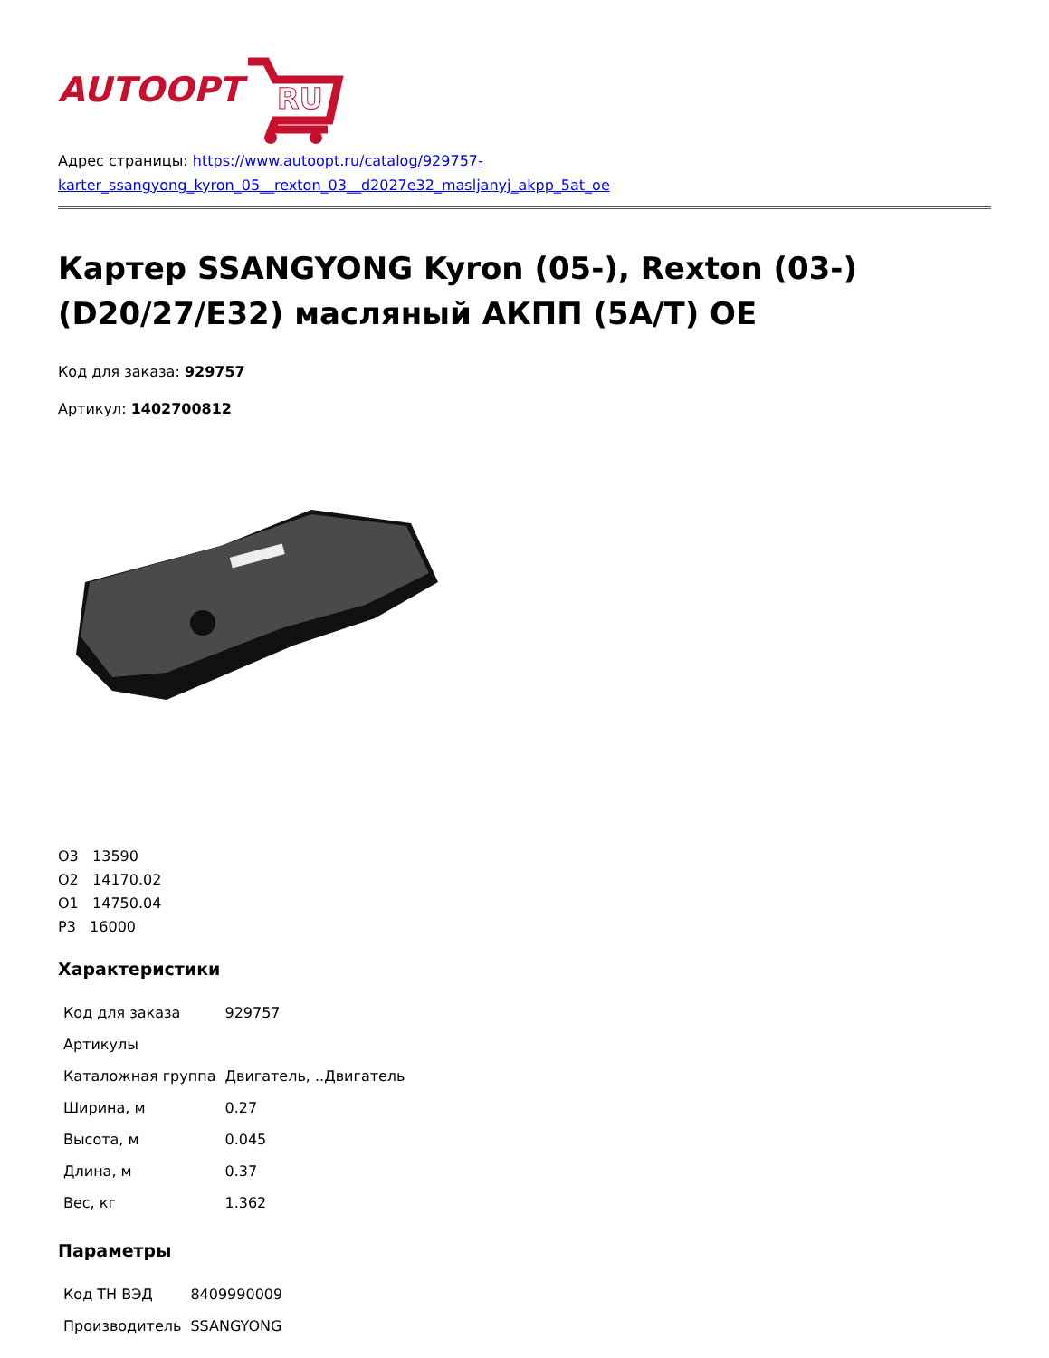AUTOOPT
RU
Адрес страницы: https://www.autoopt.ru/catalog/929757-karter_ssangyong_kyron_05__rexton_03__d2027e32_masljanyj_akpp_5at_oe
Картер SSANGYONG Kyron (05-), Rexton (03-) (D20/27/E32) масляный АКПП (5A/T) OE
Код для заказа: 929757
Артикул: 1402700812
О3 13590
О2 14170.02
О1 14750.04
Р3 16000
Характеристики
| Код для заказа | 929757 |
| Артикулы | |
| Каталожная группа | Двигатель, ..Двигатель |
| Ширина, м | 0.27 |
| Высота, м | 0.045 |
| Длина, м | 0.37 |
| Вес, кг | 1.362 |
Параметры
| Код ТН ВЭД | 8409990009 |
| Производитель | SSANGYONG |